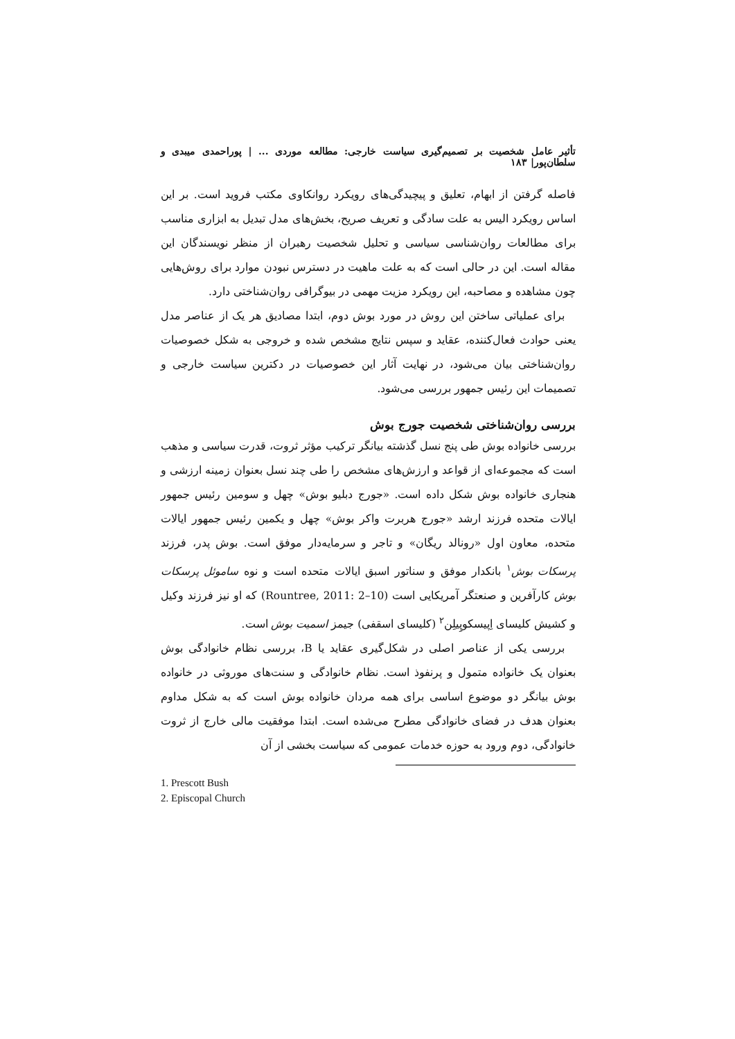تأثیر عامل شخصیت بر تصمیم‌گیری سیاست خارجی: مطالعه موردی ... | پوراحمدی میبدی و سلطان‌پور| ۱۸۳
فاصله گرفتن از ابهام، تعلیق و پیچیدگی‌های رویکرد روانکاوی مکتب فروید است. بر این اساس رویکرد الیس به علت سادگی و تعریف صریح، بخش‌های مدل تبدیل به ابزاری مناسب برای مطالعات روان‌شناسی سیاسی و تحلیل شخصیت رهبران از منظر نویسندگان این مقاله است. این در حالی است که به علت ماهیت در دسترس نبودن موارد برای روش‌هایی چون مشاهده و مصاحبه، این رویکرد مزیت مهمی در بیوگرافی روان‌شناختی دارد.
برای عملیاتی ساختن این روش در مورد بوش دوم، ابتدا مصادیق هر یک از عناصر مدل یعنی حوادث فعال‌کننده، عقاید و سپس نتایج مشخص شده و خروجی به شکل خصوصیات روان‌شناختی بیان می‌شود، در نهایت آثار این خصوصیات در دکترین سیاست خارجی و تصمیمات این رئیس جمهور بررسی می‌شود.
بررسی روان‌شناختی شخصیت جورج بوش
بررسی خانواده بوش طی پنج نسل گذشته بیانگر ترکیب مؤثر ثروت، قدرت سیاسی و مذهب است که مجموعه‌ای از قواعد و ارزش‌های مشخص را طی چند نسل بعنوان زمینه ارزشی و هنجاری خانواده بوش شکل داده است. «جورج دبلیو بوش» چهل و سومین رئیس جمهور ایالات متحده فرزند ارشد «جورج هربرت واکر بوش» چهل و یکمین رئیس جمهور ایالات متحده، معاون اول «رونالد ریگان» و تاجر و سرمایه‌دار موفق است. بوش پدر، فرزند پرسکات بوش<sup>۱</sup> بانکدار موفق و سناتور اسبق ایالات متحده است و نوه ساموئل پرسکات بوش کارآفرین و صنعتگر آمریکایی است (Rountree, 2011: 2–10) که او نیز فرزند وکیل و کشیش کلیسای اِپیسکوپِیلِن<sup>۲</sup> (کلیسای اسقفی) جیمز اسمیت بوش است.
بررسی یکی از عناصر اصلی در شکل‌گیری عقاید یا B، بررسی نظام خانوادگی بوش بعنوان یک خانواده متمول و پرنفوذ است. نظام خانوادگی و سنت‌های موروثی در خانواده بوش بیانگر دو موضوع اساسی برای همه مردان خانواده بوش است که به شکل مداوم بعنوان هدف در فضای خانوادگی مطرح می‌شده است. ابتدا موفقیت مالی خارج از ثروت خانوادگی، دوم ورود به حوزه خدمات عمومی که سیاست بخشی از آن
1. Prescott Bush
2. Episcopal Church